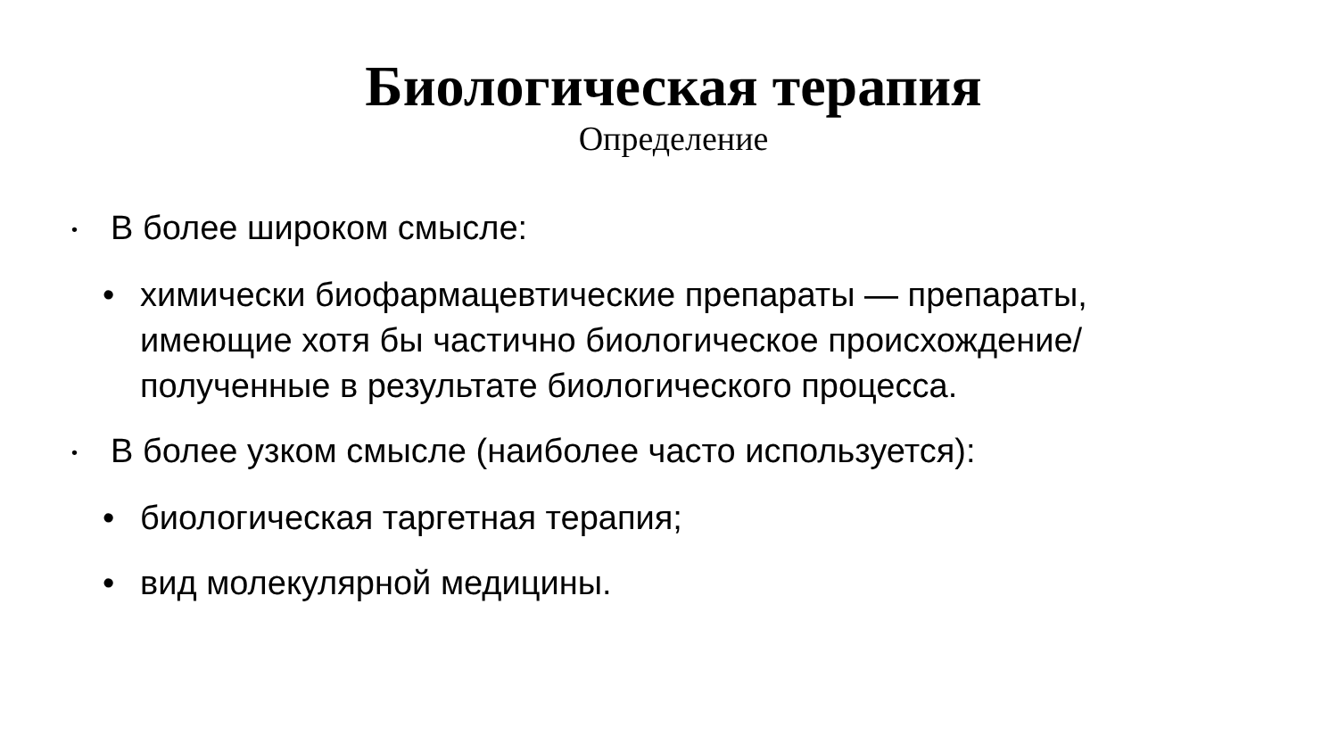Биологическая терапия
Определение
•
В более широком смысле:
• химически биофармацевтические препараты — препараты, имеющие хотя бы частично биологическое происхождение/полученные в результате биологического процесса.
•
В более узком смысле (наиболее часто используется):
• биологическая таргетная терапия;
• вид молекулярной медицины.